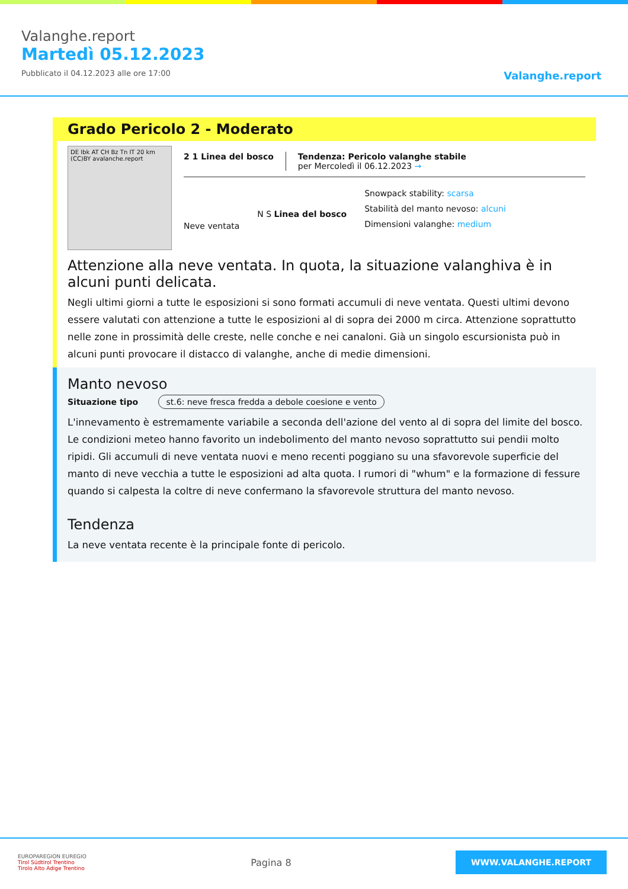Valanghe.report
Martedì 05.12.2023
Pubblicato il 04.12.2023 alle ore 17:00
Valanghe.report
Grado Pericolo 2 - Moderato
DE Ibk AT CH Bz Tn IT 20 km (CC)BY avalanche.report
2 1 Linea del bosco Tendenza: Pericolo valanghe stabile
per Mercoledì il 06.12.2023 →
Neve ventata
N S Linea del bosco
Snowpack stability: scarsa
Stabilità del manto nevoso: alcuni
Dimensioni valanghe: medium
Attenzione alla neve ventata. In quota, la situazione valanghiva è in alcuni punti delicata.
Negli ultimi giorni a tutte le esposizioni si sono formati accumuli di neve ventata. Questi ultimi devono essere valutati con attenzione a tutte le esposizioni al di sopra dei 2000 m circa. Attenzione soprattutto nelle zone in prossimità delle creste, nelle conche e nei canaloni. Già un singolo escursionista può in alcuni punti provocare il distacco di valanghe, anche di medie dimensioni.
Manto nevoso
Situazione tipo st.6: neve fresca fredda a debole coesione e vento
L'innevamento è estremamente variabile a seconda dell'azione del vento al di sopra del limite del bosco. Le condizioni meteo hanno favorito un indebolimento del manto nevoso soprattutto sui pendii molto ripidi. Gli accumuli di neve ventata nuovi e meno recenti poggiano su una sfavorevole superficie del manto di neve vecchia a tutte le esposizioni ad alta quota. I rumori di "whum" e la formazione di fessure quando si calpesta la coltre di neve confermano la sfavorevole struttura del manto nevoso.
Tendenza
La neve ventata recente è la principale fonte di pericolo.
EUROPAREGION EUREGIO
Tirol Südtirol Trentino
Tirolo Alto Adige Trentino
Pagina 8
WWW.VALANGHE.REPORT